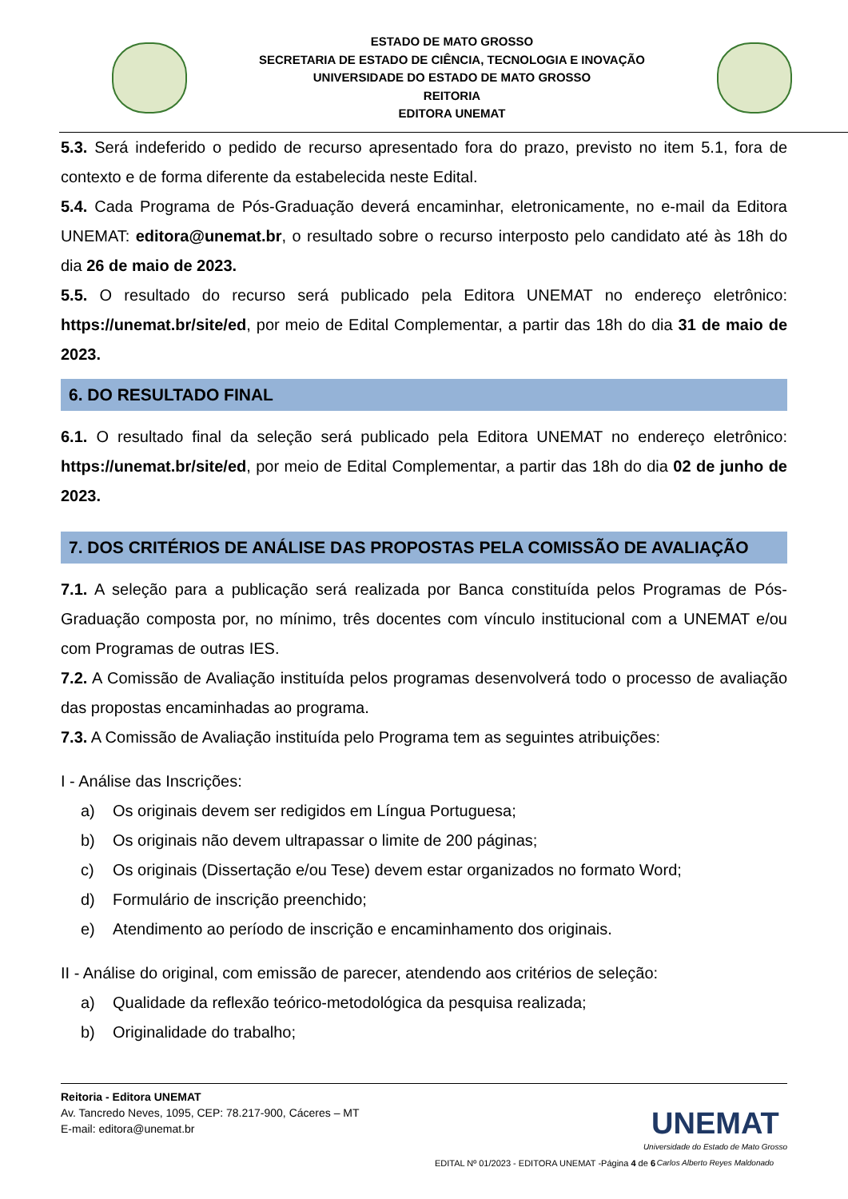ESTADO DE MATO GROSSO
SECRETARIA DE ESTADO DE CIÊNCIA, TECNOLOGIA E INOVAÇÃO
UNIVERSIDADE DO ESTADO DE MATO GROSSO
REITORIA
EDITORA UNEMAT
5.3. Será indeferido o pedido de recurso apresentado fora do prazo, previsto no item 5.1, fora de contexto e de forma diferente da estabelecida neste Edital.
5.4. Cada Programa de Pós-Graduação deverá encaminhar, eletronicamente, no e-mail da Editora UNEMAT: editora@unemat.br, o resultado sobre o recurso interposto pelo candidato até às 18h do dia 26 de maio de 2023.
5.5. O resultado do recurso será publicado pela Editora UNEMAT no endereço eletrônico: https://unemat.br/site/ed, por meio de Edital Complementar, a partir das 18h do dia 31 de maio de 2023.
6. DO RESULTADO FINAL
6.1. O resultado final da seleção será publicado pela Editora UNEMAT no endereço eletrônico: https://unemat.br/site/ed, por meio de Edital Complementar, a partir das 18h do dia 02 de junho de 2023.
7. DOS CRITÉRIOS DE ANÁLISE DAS PROPOSTAS PELA COMISSÃO DE AVALIAÇÃO
7.1. A seleção para a publicação será realizada por Banca constituída pelos Programas de Pós-Graduação composta por, no mínimo, três docentes com vínculo institucional com a UNEMAT e/ou com Programas de outras IES.
7.2. A Comissão de Avaliação instituída pelos programas desenvolverá todo o processo de avaliação das propostas encaminhadas ao programa.
7.3. A Comissão de Avaliação instituída pelo Programa tem as seguintes atribuições:
I - Análise das Inscrições:
a) Os originais devem ser redigidos em Língua Portuguesa;
b) Os originais não devem ultrapassar o limite de 200 páginas;
c) Os originais (Dissertação e/ou Tese) devem estar organizados no formato Word;
d) Formulário de inscrição preenchido;
e) Atendimento ao período de inscrição e encaminhamento dos originais.
II - Análise do original, com emissão de parecer, atendendo aos critérios de seleção:
a) Qualidade da reflexão teórico-metodológica da pesquisa realizada;
b) Originalidade do trabalho;
Reitoria - Editora UNEMAT
Av. Tancredo Neves, 1095, CEP: 78.217-900, Cáceres – MT
E-mail: editora@unemat.br
EDITAL Nº 01/2023 - EDITORA UNEMAT -Página 4 de 6
UNEMAT
Universidade do Estado de Mato Grosso
Carlos Alberto Reyes Maldonado